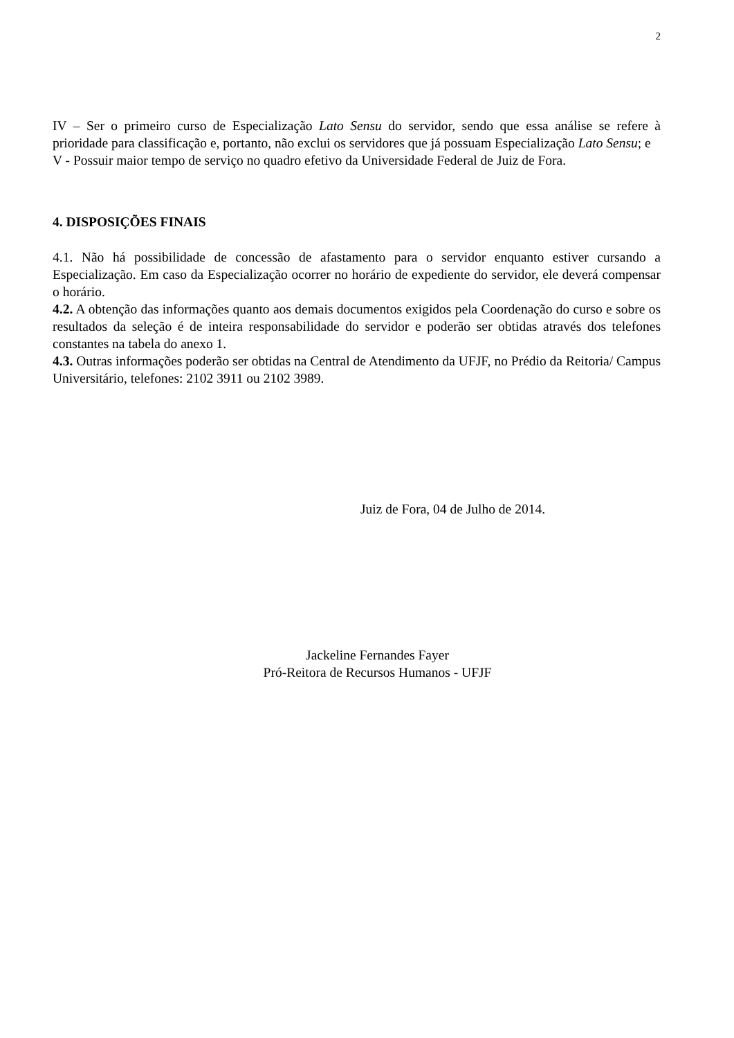2
IV – Ser o primeiro curso de Especialização Lato Sensu do servidor, sendo que essa análise se refere à prioridade para classificação e, portanto, não exclui os servidores que já possuam Especialização Lato Sensu; e
V - Possuir maior tempo de serviço no quadro efetivo da Universidade Federal de Juiz de Fora.
4. DISPOSIÇÕES FINAIS
4.1. Não há possibilidade de concessão de afastamento para o servidor enquanto estiver cursando a Especialização. Em caso da Especialização ocorrer no horário de expediente do servidor, ele deverá compensar o horário.
4.2. A obtenção das informações quanto aos demais documentos exigidos pela Coordenação do curso e sobre os resultados da seleção é de inteira responsabilidade do servidor e poderão ser obtidas através dos telefones constantes na tabela do anexo 1.
4.3. Outras informações poderão ser obtidas na Central de Atendimento da UFJF, no Prédio da Reitoria/ Campus Universitário, telefones: 2102 3911 ou 2102 3989.
Juiz de Fora, 04 de Julho de 2014.
Jackeline Fernandes Fayer
Pró-Reitora de Recursos Humanos - UFJF